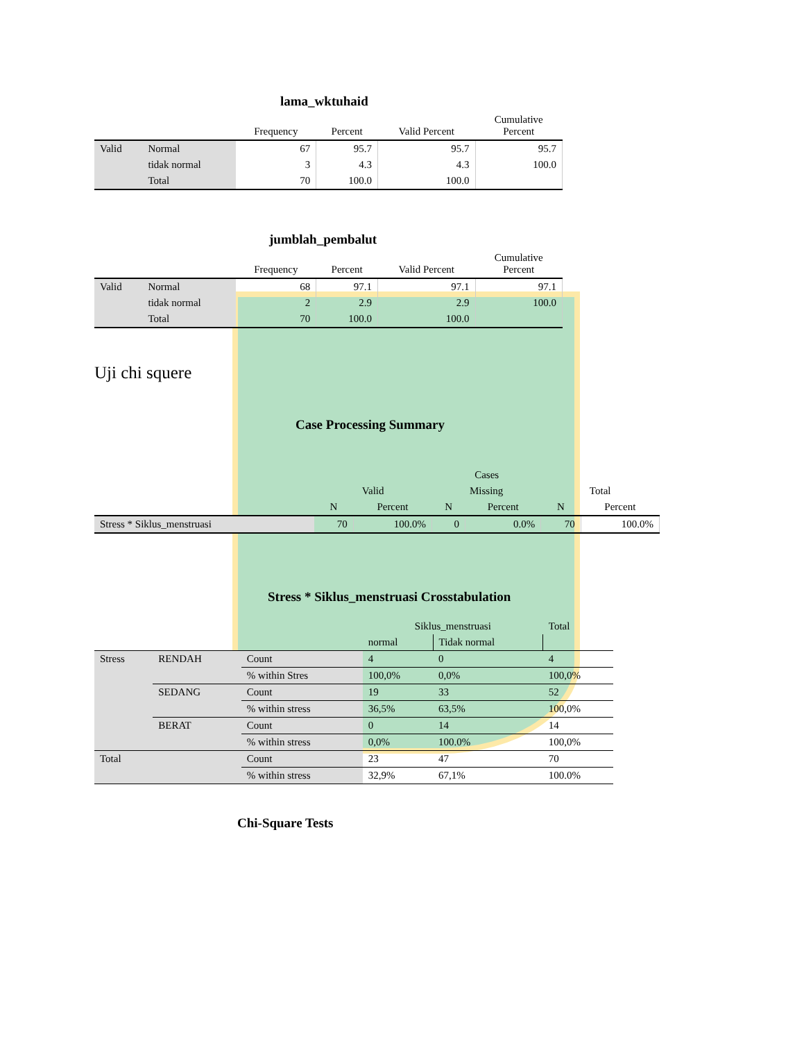lama_wktuhaid
| | | Frequency | Percent | Valid Percent | Cumulative Percent |
| --- | --- | --- | --- | --- | --- |
| Valid | Normal | 67 | 95.7 | 95.7 | 95.7 |
| | tidak normal | 3 | 4.3 | 4.3 | 100.0 |
| | Total | 70 | 100.0 | 100.0 | |
jumblah_pembalut
| | | Frequency | Percent | Valid Percent | Cumulative Percent |
| --- | --- | --- | --- | --- | --- |
| Valid | Normal | 68 | 97.1 | 97.1 | 97.1 |
| | tidak normal | 2 | 2.9 | 2.9 | 100.0 |
| | Total | 70 | 100.0 | 100.0 | |
Uji chi squere
Case Processing Summary
| | Cases | | | | | |
| --- | --- | --- | --- | --- | --- | --- |
| | Valid | | Missing | | Total | |
| | N | Percent | N | Percent | N | Percent |
| Stress * Siklus_menstruasi | 70 | 100.0% | 0 | 0.0% | 70 | 100.0% |
Stress * Siklus_menstruasi Crosstabulation
| | | | Siklus_menstruasi | | Total |
| | | | normal | Tidak normal | |
| Stress | RENDAH | Count | 4 | 0 | 4 |
| | | % within Stres | 100,0% | 0,0% | 100,0% |
| | SEDANG | Count | 19 | 33 | 52 |
| | | % within stress | 36,5% | 63,5% | 100,0% |
| | BERAT | Count | 0 | 14 | 14 |
| | | % within stress | 0,0% | 100.0% | 100,0% |
| Total | | Count | 23 | 47 | 70 |
| | | % within stress | 32,9% | 67,1% | 100.0% |
Chi-Square Tests